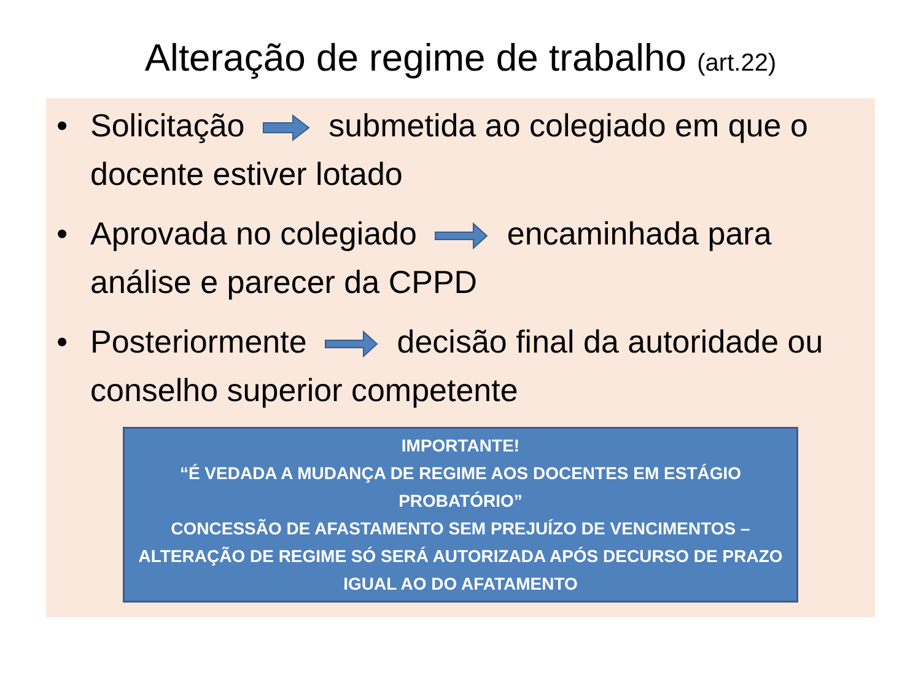Alteração de regime de trabalho (art.22)
• Solicitação submetida ao colegiado em que o docente estiver lotado
• Aprovada no colegiado encaminhada para análise e parecer da CPPD
• Posteriormente decisão final da autoridade ou conselho superior competente
IMPORTANTE!
“É VEDADA A MUDANÇA DE REGIME AOS DOCENTES EM ESTÁGIO PROBATÓRIO”
CONCESSÃO DE AFASTAMENTO SEM PREJUÍZO DE VENCIMENTOS – ALTERAÇÃO DE REGIME SÓ SERÁ AUTORIZADA APÓS DECURSO DE PRAZO IGUAL AO DO AFATAMENTO